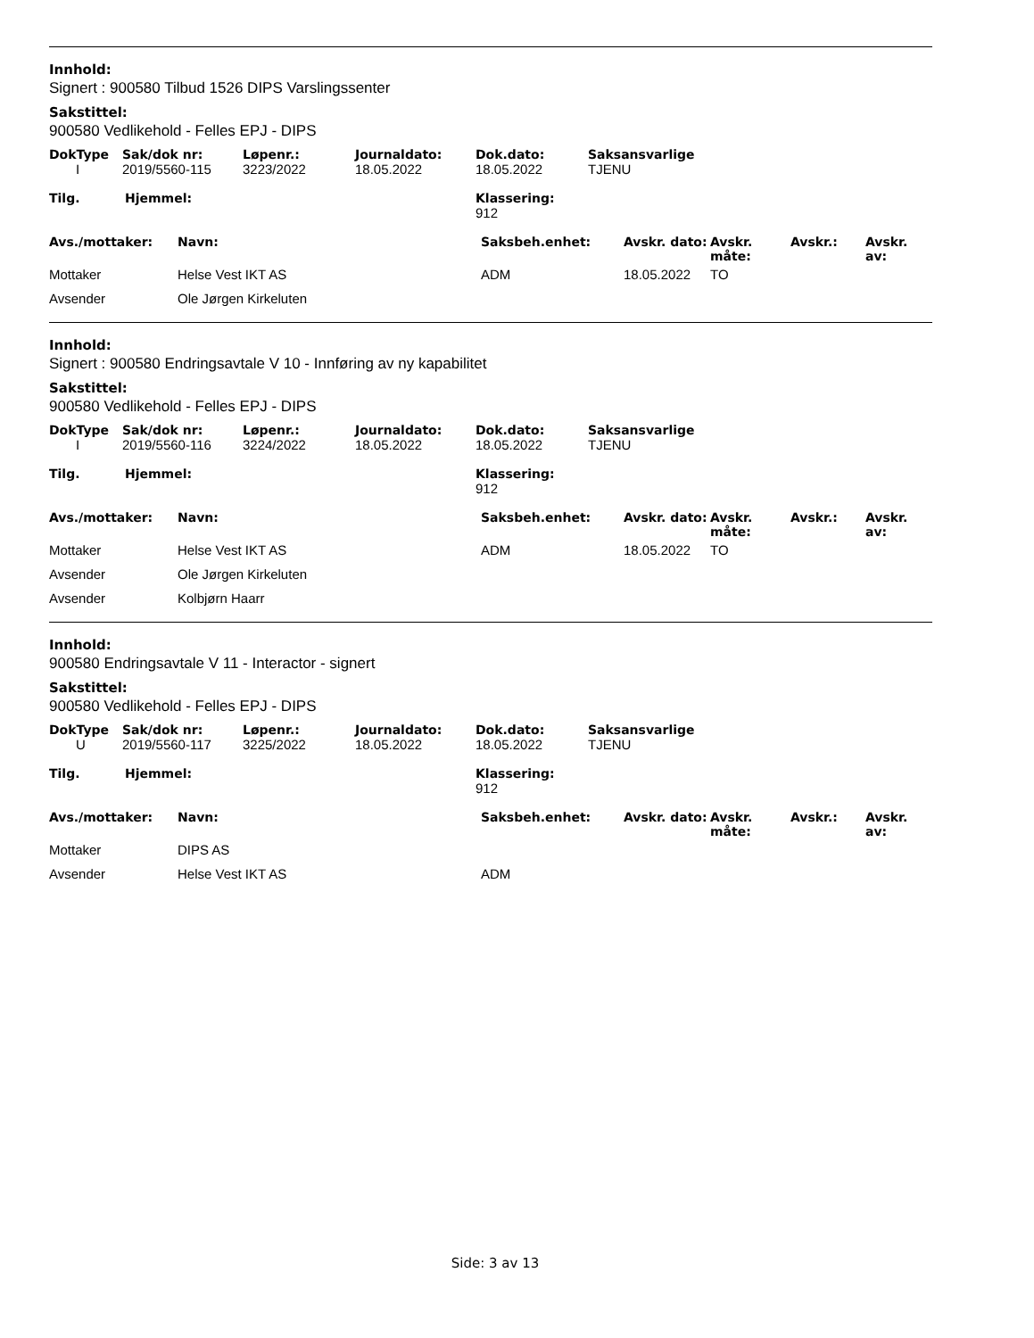Innhold:
Signert : 900580 Tilbud 1526 DIPS Varslingssenter
Sakstittel:
900580 Vedlikehold - Felles EPJ - DIPS
| DokType | Sak/dok nr: | Løpenr.: | Journaldato: | Dok.dato: | Saksansvarlige |
| --- | --- | --- | --- | --- | --- |
| I | 2019/5560-115 | 3223/2022 | 18.05.2022 | 18.05.2022 | TJENU |
| Tilg. | Hjemmel: | Klassering: |
| --- | --- | --- |
| | | 912 |
| Avs./mottaker: | Navn: | Saksbeh.enhet: | Avskr. dato: | Avskr. måte: | Avskr.: | Avskr. av: |
| --- | --- | --- | --- | --- | --- | --- |
| Mottaker | Helse Vest IKT AS | ADM | 18.05.2022 | TO | | |
| Avsender | Ole Jørgen Kirkeluten | | | | | |
Innhold:
Signert : 900580 Endringsavtale V 10 - Innføring av ny kapabilitet
Sakstittel:
900580 Vedlikehold - Felles EPJ - DIPS
| DokType | Sak/dok nr: | Løpenr.: | Journaldato: | Dok.dato: | Saksansvarlige |
| --- | --- | --- | --- | --- | --- |
| I | 2019/5560-116 | 3224/2022 | 18.05.2022 | 18.05.2022 | TJENU |
| Tilg. | Hjemmel: | Klassering: |
| --- | --- | --- |
| | | 912 |
| Avs./mottaker: | Navn: | Saksbeh.enhet: | Avskr. dato: | Avskr. måte: | Avskr.: | Avskr. av: |
| --- | --- | --- | --- | --- | --- | --- |
| Mottaker | Helse Vest IKT AS | ADM | 18.05.2022 | TO | | |
| Avsender | Ole Jørgen Kirkeluten | | | | | |
| Avsender | Kolbjørn Haarr | | | | | |
Innhold:
900580 Endringsavtale V 11 - Interactor - signert
Sakstittel:
900580 Vedlikehold - Felles EPJ - DIPS
| DokType | Sak/dok nr: | Løpenr.: | Journaldato: | Dok.dato: | Saksansvarlige |
| --- | --- | --- | --- | --- | --- |
| U | 2019/5560-117 | 3225/2022 | 18.05.2022 | 18.05.2022 | TJENU |
| Tilg. | Hjemmel: | Klassering: |
| --- | --- | --- |
| | | 912 |
| Avs./mottaker: | Navn: | Saksbeh.enhet: | Avskr. dato: | Avskr. måte: | Avskr.: | Avskr. av: |
| --- | --- | --- | --- | --- | --- | --- |
| Mottaker | DIPS AS | | | | | |
| Avsender | Helse Vest IKT AS | ADM | | | | |
Side: 3 av 13